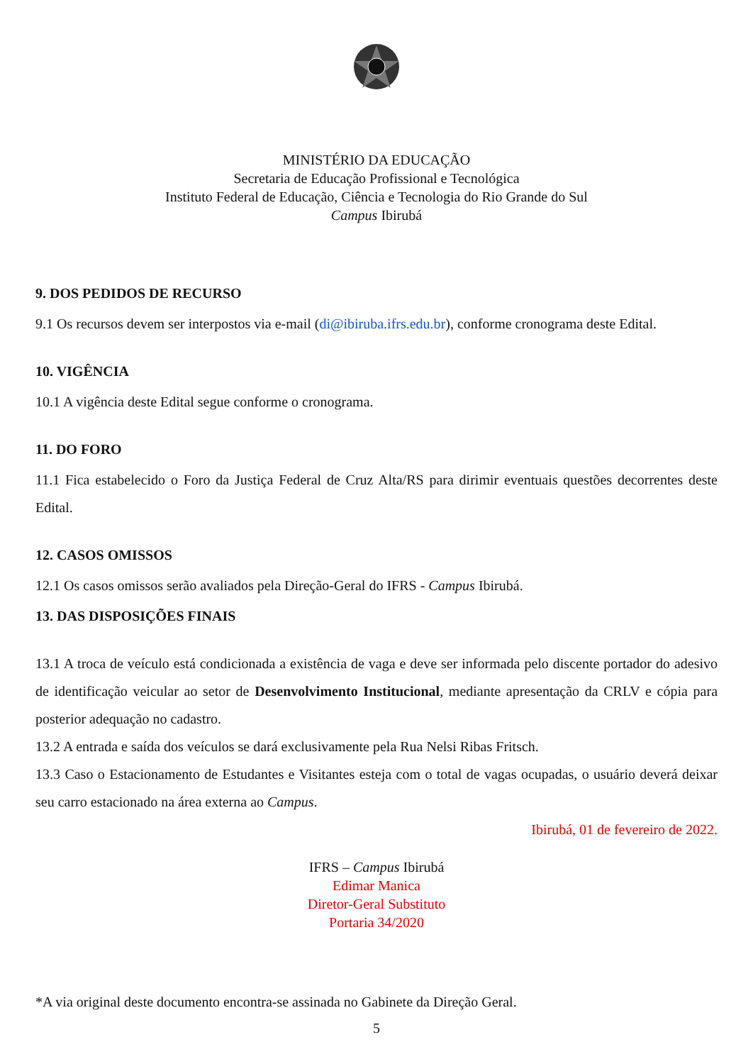MINISTÉRIO DA EDUCAÇÃO
Secretaria de Educação Profissional e Tecnológica
Instituto Federal de Educação, Ciência e Tecnologia do Rio Grande do Sul
Campus Ibirubá
9. DOS PEDIDOS DE RECURSO
9.1 Os recursos devem ser interpostos via e-mail (di@ibiruba.ifrs.edu.br), conforme cronograma deste Edital.
10. VIGÊNCIA
10.1 A vigência deste Edital segue conforme o cronograma.
11. DO FORO
11.1 Fica estabelecido o Foro da Justiça Federal de Cruz Alta/RS para dirimir eventuais questões decorrentes deste Edital.
12. CASOS OMISSOS
12.1 Os casos omissos serão avaliados pela Direção-Geral do IFRS - Campus Ibirubá.
13. DAS DISPOSIÇÕES FINAIS
13.1 A troca de veículo está condicionada a existência de vaga e deve ser informada pelo discente portador do adesivo de identificação veicular ao setor de Desenvolvimento Institucional, mediante apresentação da CRLV e cópia para posterior adequação no cadastro.
13.2 A entrada e saída dos veículos se dará exclusivamente pela Rua Nelsi Ribas Fritsch.
13.3 Caso o Estacionamento de Estudantes e Visitantes esteja com o total de vagas ocupadas, o usuário deverá deixar seu carro estacionado na área externa ao Campus.
Ibirubá, 01 de fevereiro de 2022.
IFRS – Campus Ibirubá
Edimar Manica
Diretor-Geral Substituto
Portaria 34/2020
*A via original deste documento encontra-se assinada no Gabinete da Direção Geral.
5